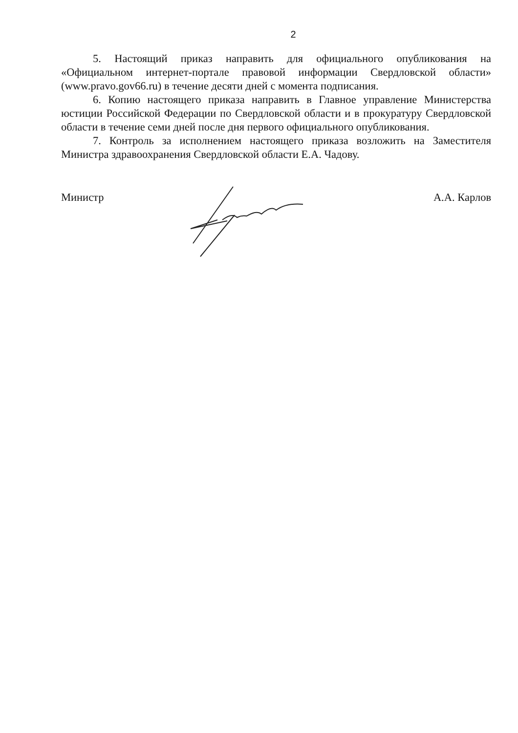2
5. Настоящий приказ направить для официального опубликования на «Официальном интернет-портале правовой информации Свердловской области» (www.pravo.gov66.ru) в течение десяти дней с момента подписания.
6. Копию настоящего приказа направить в Главное управление Министерства юстиции Российской Федерации по Свердловской области и в прокуратуру Свердловской области в течение семи дней после дня первого официального опубликования.
7. Контроль за исполнением настоящего приказа возложить на Заместителя Министра здравоохранения Свердловской области Е.А. Чадову.
Министр А.А. Карлов